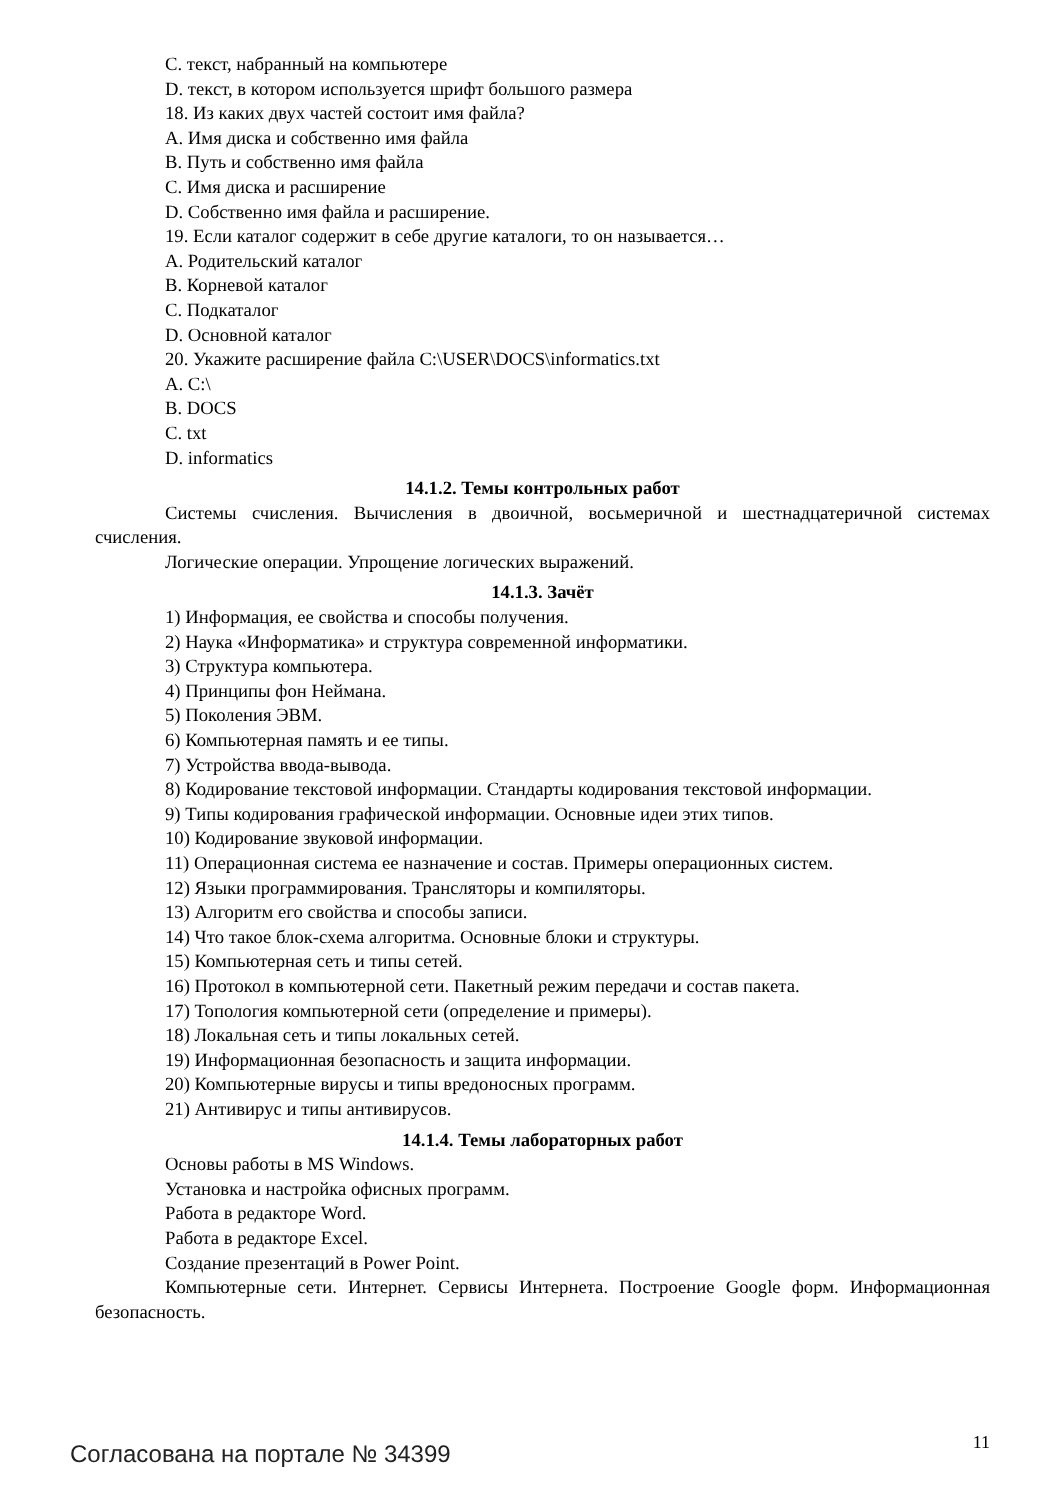C. текст, набранный на компьютере
D. текст, в котором используется шрифт большого размера
18. Из каких двух частей состоит имя файла?
A. Имя диска и собственно имя файла
B. Путь и собственно имя файла
C. Имя диска и расширение
D. Собственно имя файла и расширение.
19. Если каталог содержит в себе другие каталоги, то он называется…
A. Родительский каталог
B. Корневой каталог
C. Подкаталог
D. Основной каталог
20. Укажите расширение файла C:\USER\DOCS\informatics.txt
A. C:\
B. DOCS
C. txt
D. informatics
14.1.2. Темы контрольных работ
Системы счисления. Вычисления в двоичной, восьмеричной и шестнадцатеричной системах счисления.
Логические операции. Упрощение логических выражений.
14.1.3. Зачёт
1) Информация, ее свойства и способы получения.
2) Наука «Информатика» и структура современной информатики.
3) Структура компьютера.
4) Принципы фон Неймана.
5) Поколения ЭВМ.
6) Компьютерная память и ее типы.
7) Устройства ввода-вывода.
8) Кодирование текстовой информации. Стандарты кодирования текстовой информации.
9) Типы кодирования графической информации. Основные идеи этих типов.
10) Кодирование звуковой информации.
11) Операционная система ее назначение и состав. Примеры операционных систем.
12) Языки программирования. Трансляторы и компиляторы.
13) Алгоритм его свойства и способы записи.
14) Что такое блок-схема алгоритма. Основные блоки и структуры.
15) Компьютерная сеть и типы сетей.
16) Протокол в компьютерной сети. Пакетный режим передачи и состав пакета.
17) Топология компьютерной сети (определение и примеры).
18) Локальная сеть и типы локальных сетей.
19) Информационная безопасность и защита информации.
20) Компьютерные вирусы и типы вредоносных программ.
21) Антивирус и типы антивирусов.
14.1.4. Темы лабораторных работ
Основы работы в MS Windows.
Установка и настройка офисных программ.
Работа в редакторе Word.
Работа в редакторе Excel.
Создание презентаций в Power Point.
Компьютерные сети. Интернет. Сервисы Интернета. Построение Google форм. Информационная безопасность.
Согласована на портале № 34399 11